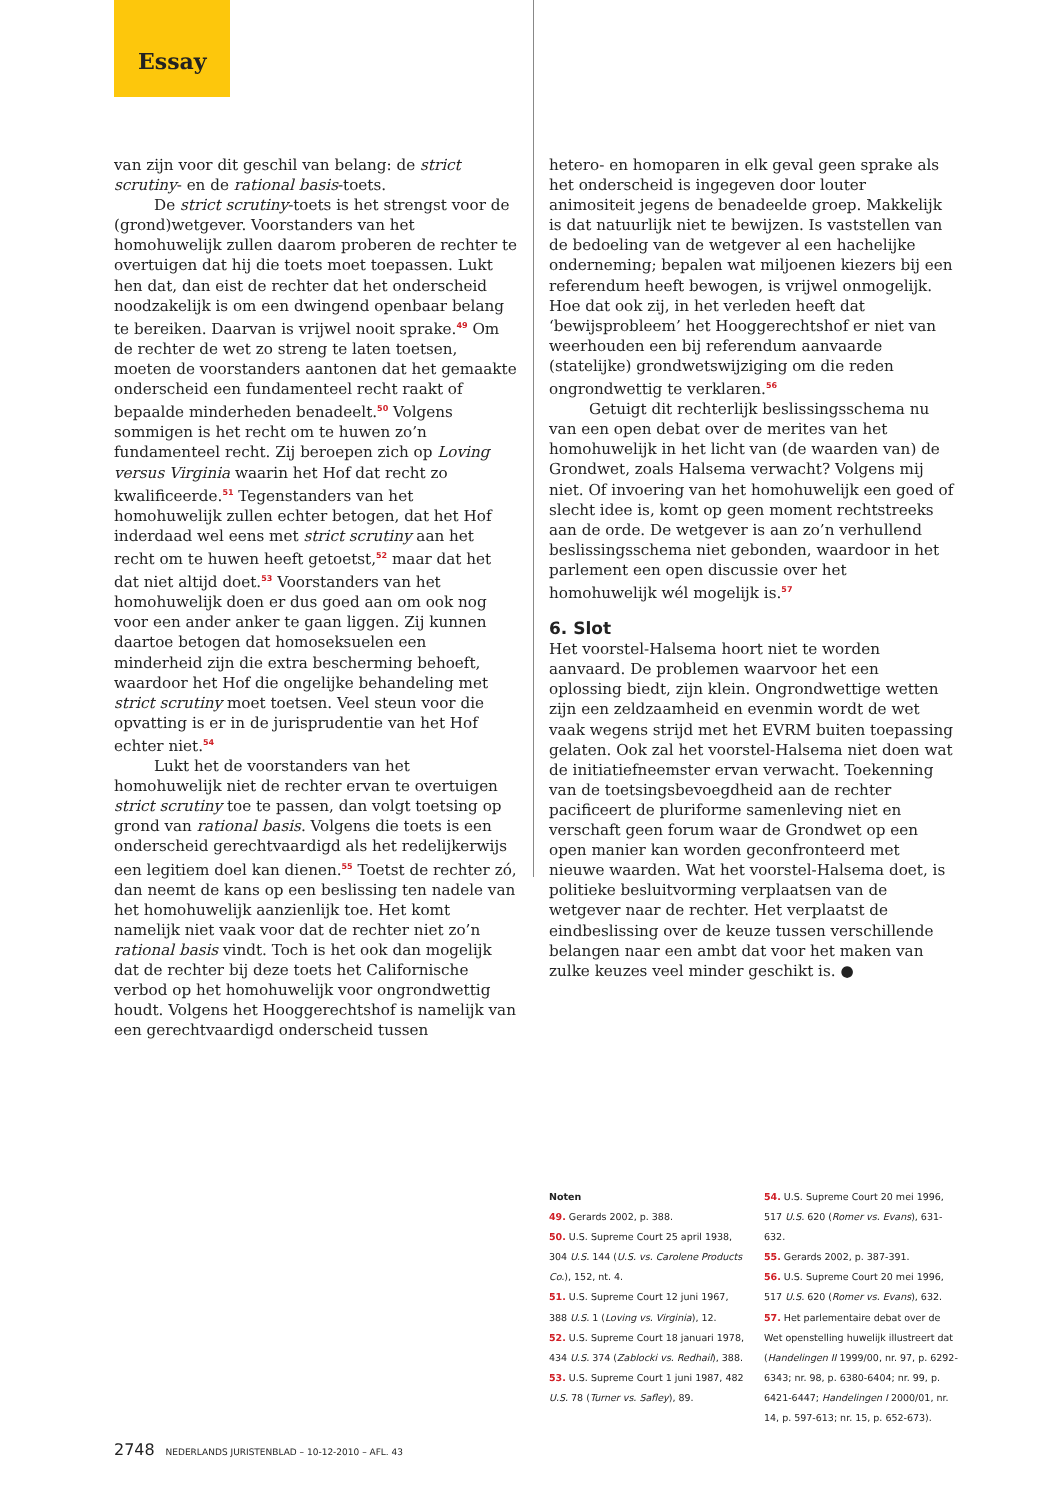Essay
van zijn voor dit geschil van belang: de strict scrutiny- en de rational basis-toets.
De strict scrutiny-toets is het strengst voor de (grond)wetgever. Voorstanders van het homohuwelijk zullen daarom proberen de rechter te overtuigen dat hij die toets moet toepassen. Lukt hen dat, dan eist de rechter dat het onderscheid noodzakelijk is om een dwingend openbaar belang te bereiken. Daarvan is vrijwel nooit sprake.<sup>49</sup> Om de rechter de wet zo streng te laten toetsen, moeten de voorstanders aantonen dat het gemaakte onderscheid een fundamenteel recht raakt of bepaalde minderheden benadeelt.<sup>50</sup> Volgens sommigen is het recht om te huwen zo’n fundamenteel recht. Zij beroepen zich op Loving versus Virginia waarin het Hof dat recht zo kwalificeerde.<sup>51</sup> Tegenstanders van het homohuwelijk zullen echter betogen, dat het Hof inderdaad wel eens met strict scrutiny aan het recht om te huwen heeft getoetst,<sup>52</sup> maar dat het dat niet altijd doet.<sup>53</sup> Voorstanders van het homohuwelijk doen er dus goed aan om ook nog voor een ander anker te gaan liggen. Zij kunnen daartoe betogen dat homoseksuelen een minderheid zijn die extra bescherming behoeft, waardoor het Hof die ongelijke behandeling met strict scrutiny moet toetsen. Veel steun voor die opvatting is er in de jurisprudentie van het Hof echter niet.<sup>54</sup>
Lukt het de voorstanders van het homohuwelijk niet de rechter ervan te overtuigen strict scrutiny toe te passen, dan volgt toetsing op grond van rational basis. Volgens die toets is een onderscheid gerechtvaardigd als het redelijkerwijs een legitiem doel kan dienen.<sup>55</sup> Toetst de rechter zó, dan neemt de kans op een beslissing ten nadele van het homohuwelijk aanzienlijk toe. Het komt namelijk niet vaak voor dat de rechter niet zo’n rational basis vindt. Toch is het ook dan mogelijk dat de rechter bij deze toets het Californische verbod op het homohuwelijk voor ongrondwettig houdt. Volgens het Hooggerechtshof is namelijk van een gerechtvaardigd onderscheid tussen
hetero- en homoparen in elk geval geen sprake als het onderscheid is ingegeven door louter animositeit jegens de benadeelde groep. Makkelijk is dat natuurlijk niet te bewijzen. Is vaststellen van de bedoeling van de wetgever al een hachelijke onderneming; bepalen wat miljoenen kiezers bij een referendum heeft bewogen, is vrijwel onmogelijk. Hoe dat ook zij, in het verleden heeft dat ‘bewijsprobleem’ het Hooggerechtshof er niet van weerhouden een bij referendum aanvaarde (statelijke) grondwetswijziging om die reden ongrondwettig te verklaren.<sup>56</sup>
Getuigt dit rechterlijk beslissingsschema nu van een open debat over de merites van het homohuwelijk in het licht van (de waarden van) de Grondwet, zoals Halsema verwacht? Volgens mij niet. Of invoering van het homohuwelijk een goed of slecht idee is, komt op geen moment rechtstreeks aan de orde. De wetgever is aan zo’n verhullend beslissingsschema niet gebonden, waardoor in het parlement een open discussie over het homohuwelijk wél mogelijk is.<sup>57</sup>
6. Slot
Het voorstel-Halsema hoort niet te worden aanvaard. De problemen waarvoor het een oplossing biedt, zijn klein. Ongrondwettige wetten zijn een zeldzaamheid en evenmin wordt de wet vaak wegens strijd met het EVRM buiten toepassing gelaten. Ook zal het voorstel-Halsema niet doen wat de initiatiefneemster ervan verwacht. Toekenning van de toetsingsbevoegdheid aan de rechter pacificeert de pluriforme samenleving niet en verschaft geen forum waar de Grondwet op een open manier kan worden geconfronteerd met nieuwe waarden. Wat het voorstel-Halsema doet, is politieke besluitvorming verplaatsen van de wetgever naar de rechter. Het verplaatst de eindbeslissing over de keuze tussen verschillende belangen naar een ambt dat voor het maken van zulke keuzes veel minder geschikt is. ●
Noten
49. Gerards 2002, p. 388.
50. U.S. Supreme Court 25 april 1938, 304 U.S. 144 (U.S. vs. Carolene Products Co.), 152, nt. 4.
51. U.S. Supreme Court 12 juni 1967, 388 U.S. 1 (Loving vs. Virginia), 12.
52. U.S. Supreme Court 18 januari 1978, 434 U.S. 374 (Zablocki vs. Redhail), 388.
53. U.S. Supreme Court 1 juni 1987, 482 U.S. 78 (Turner vs. Safley), 89.
54. U.S. Supreme Court 20 mei 1996, 517 U.S. 620 (Romer vs. Evans), 631-632.
55. Gerards 2002, p. 387-391.
56. U.S. Supreme Court 20 mei 1996, 517 U.S. 620 (Romer vs. Evans), 632.
57. Het parlementaire debat over de Wet openstelling huwelijk illustreert dat (Handelingen II 1999/00, nr. 97, p. 6292-6343; nr. 98, p. 6380-6404; nr. 99, p. 6421-6447; Handelingen I 2000/01, nr. 14, p. 597-613; nr. 15, p. 652-673).
2748 NEDERLANDS JURISTENBLAD – 10-12-2010 – AFL. 43